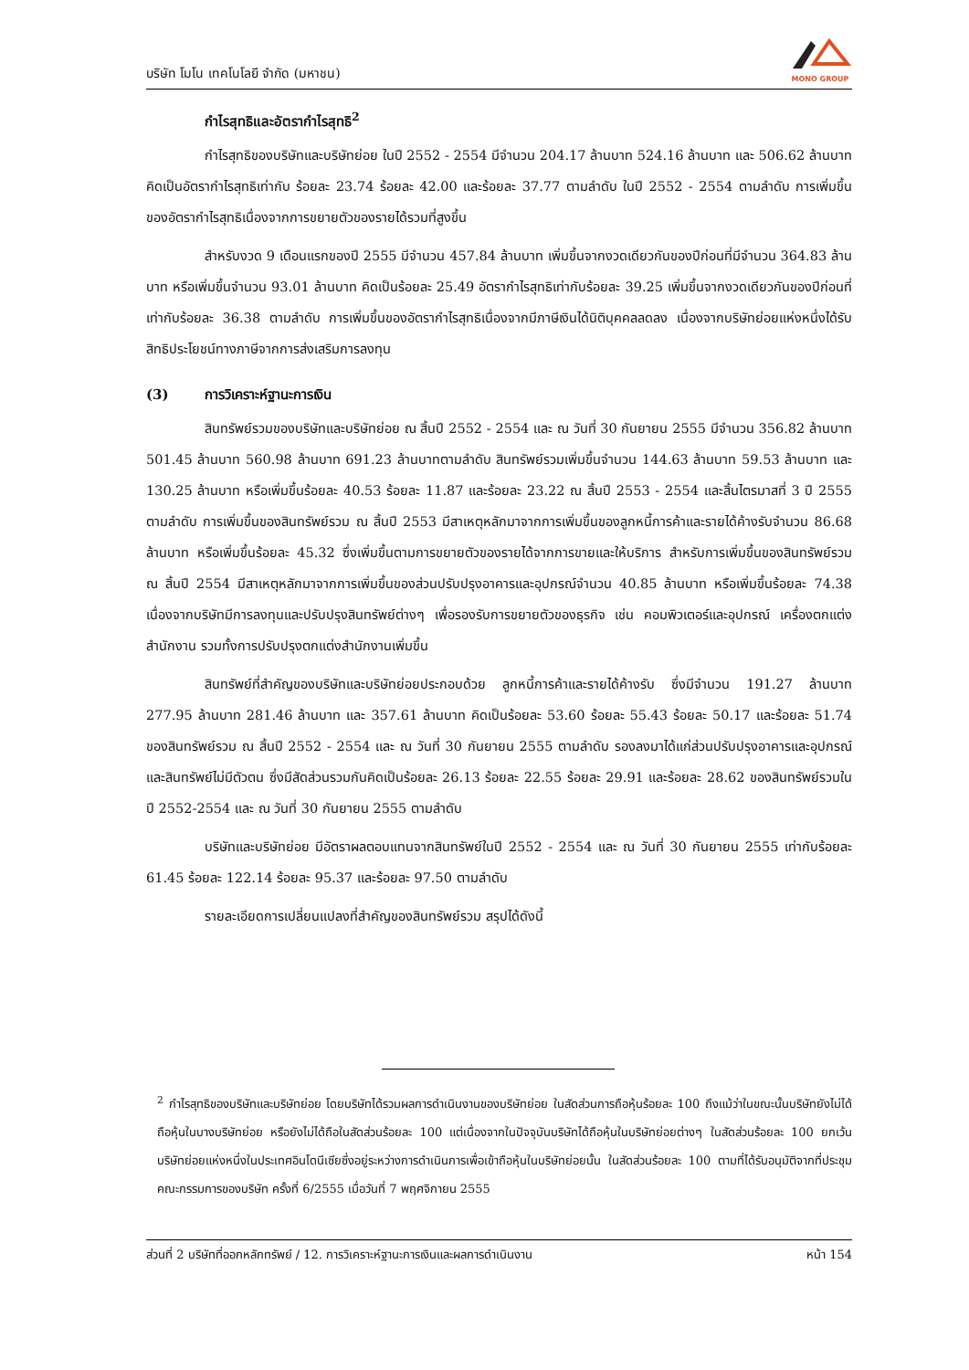บริษัท โมโน เทคโนโลยี จำกัด (มหาชน)
MONO GROUP
กำไรสุทธิและอัตรากำไรสุทธิ<sup>2</sup>
กำไรสุทธิของบริษัทและบริษัทย่อย ในปี 2552 - 2554 มีจำนวน 204.17 ล้านบาท 524.16 ล้านบาท และ 506.62 ล้านบาท คิดเป็นอัตรากำไรสุทธิเท่ากับ ร้อยละ 23.74 ร้อยละ 42.00 และร้อยละ 37.77 ตามลำดับ ในปี 2552 - 2554 ตามลำดับ การเพิ่มขึ้นของอัตรากำไรสุทธิเนื่องจากการขยายตัวของรายได้รวมที่สูงขึ้น
สำหรับงวด 9 เดือนแรกของปี 2555 มีจำนวน 457.84 ล้านบาท เพิ่มขึ้นจากงวดเดียวกันของปีก่อนที่มีจำนวน 364.83 ล้านบาท หรือเพิ่มขึ้นจำนวน 93.01 ล้านบาท คิดเป็นร้อยละ 25.49 อัตรากำไรสุทธิเท่ากับร้อยละ 39.25 เพิ่มขึ้นจากงวดเดียวกันของปีก่อนที่เท่ากับร้อยละ 36.38 ตามลำดับ การเพิ่มขึ้นของอัตรากำไรสุทธิเนื่องจากมีภาษีเงินได้นิติบุคคลลดลง เนื่องจากบริษัทย่อยแห่งหนึ่งได้รับสิทธิประโยชน์ทางภาษีจากการส่งเสริมการลงทุน
(3) การวิเคราะห์ฐานะการเงิน
สินทรัพย์รวมของบริษัทและบริษัทย่อย ณ สิ้นปี 2552 - 2554 และ ณ วันที่ 30 กันยายน 2555 มีจำนวน 356.82 ล้านบาท 501.45 ล้านบาท 560.98 ล้านบาท 691.23 ล้านบาทตามลำดับ สินทรัพย์รวมเพิ่มขึ้นจำนวน 144.63 ล้านบาท 59.53 ล้านบาท และ 130.25 ล้านบาท หรือเพิ่มขึ้นร้อยละ 40.53 ร้อยละ 11.87 และร้อยละ 23.22 ณ สิ้นปี 2553 - 2554 และสิ้นไตรมาสที่ 3 ปี 2555 ตามลำดับ การเพิ่มขึ้นของสินทรัพย์รวม ณ สิ้นปี 2553 มีสาเหตุหลักมาจากการเพิ่มขึ้นของลูกหนี้การค้าและรายได้ค้างรับจำนวน 86.68 ล้านบาท หรือเพิ่มขึ้นร้อยละ 45.32 ซึ่งเพิ่มขึ้นตามการขยายตัวของรายได้จากการขายและให้บริการ สำหรับการเพิ่มขึ้นของสินทรัพย์รวม ณ สิ้นปี 2554 มีสาเหตุหลักมาจากการเพิ่มขึ้นของส่วนปรับปรุงอาคารและอุปกรณ์จำนวน 40.85 ล้านบาท หรือเพิ่มขึ้นร้อยละ 74.38 เนื่องจากบริษัทมีการลงทุนและปรับปรุงสินทรัพย์ต่างๆ เพื่อรองรับการขยายตัวของธุรกิจ เช่น คอมพิวเตอร์และอุปกรณ์ เครื่องตกแต่งสำนักงาน รวมทั้งการปรับปรุงตกแต่งสำนักงานเพิ่มขึ้น
สินทรัพย์ที่สำคัญของบริษัทและบริษัทย่อยประกอบด้วย ลูกหนี้การค้าและรายได้ค้างรับ ซึ่งมีจำนวน 191.27 ล้านบาท 277.95 ล้านบาท 281.46 ล้านบาท และ 357.61 ล้านบาท คิดเป็นร้อยละ 53.60 ร้อยละ 55.43 ร้อยละ 50.17 และร้อยละ 51.74 ของสินทรัพย์รวม ณ สิ้นปี 2552 - 2554 และ ณ วันที่ 30 กันยายน 2555 ตามลำดับ รองลงมาได้แก่ส่วนปรับปรุงอาคารและอุปกรณ์ และสินทรัพย์ไม่มีตัวตน ซึ่งมีสัดส่วนรวมกันคิดเป็นร้อยละ 26.13 ร้อยละ 22.55 ร้อยละ 29.91 และร้อยละ 28.62 ของสินทรัพย์รวมในปี 2552-2554 และ ณ วันที่ 30 กันยายน 2555 ตามลำดับ
บริษัทและบริษัทย่อย มีอัตราผลตอบแทนจากสินทรัพย์ในปี 2552 - 2554 และ ณ วันที่ 30 กันยายน 2555 เท่ากับร้อยละ 61.45 ร้อยละ 122.14 ร้อยละ 95.37 และร้อยละ 97.50 ตามลำดับ
รายละเอียดการเปลี่ยนแปลงที่สำคัญของสินทรัพย์รวม สรุปได้ดังนี้
<sup>2</sup> กำไรสุทธิของบริษัทและบริษัทย่อย โดยบริษัทได้รวมผลการดำเนินงานของบริษัทย่อย ในสัดส่วนการถือหุ้นร้อยละ 100 ถึงแม้ว่าในขณะนั้นบริษัทยังไม่ได้ถือหุ้นในบางบริษัทย่อย หรือยังไม่ได้ถือในสัดส่วนร้อยละ 100 แต่เนื่องจากในปัจจุบันบริษัทได้ถือหุ้นในบริษัทย่อยต่างๆ ในสัดส่วนร้อยละ 100 ยกเว้นบริษัทย่อยแห่งหนึ่งในประเทศอินโดนีเซียซึ่งอยู่ระหว่างการดำเนินการเพื่อเข้าถือหุ้นในบริษัทย่อยนั้น ในสัดส่วนร้อยละ 100 ตามที่ได้รับอนุมัติจากที่ประชุมคณะกรรมการของบริษัท ครั้งที่ 6/2555 เมื่อวันที่ 7 พฤศจิกายน 2555
ส่วนที่ 2 บริษัทที่ออกหลักทรัพย์ / 12. การวิเคราะห์ฐานะการเงินและผลการดำเนินงาน หน้า 154